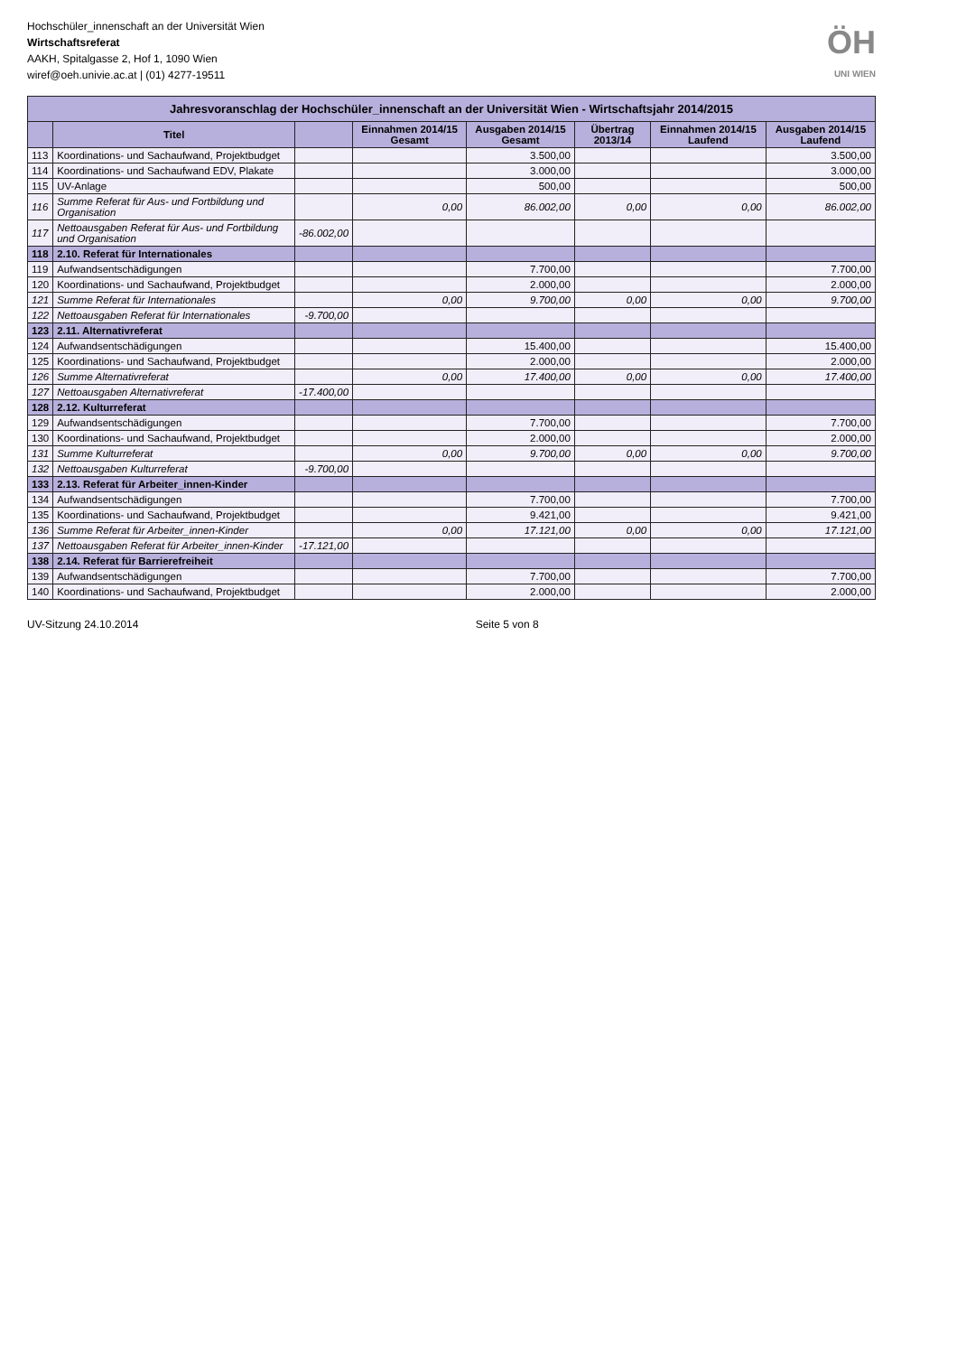Hochschüler_innenschaft an der Universität Wien
Wirtschaftsreferat
AAKH, Spitalgasse 2, Hof 1, 1090 Wien
wiref@oeh.univie.ac.at | (01) 4277-19511
ÖH
UNI WIEN
| Jahresvoranschlag der Hochschüler_innenschaft an der Universität Wien - Wirtschaftsjahr 2014/2015 | | | | | | | |
| --- | --- | --- | --- | --- | --- | --- | --- |
| | Titel | | Einnahmen 2014/15 Gesamt | Ausgaben 2014/15 Gesamt | Übertrag 2013/14 | Einnahmen 2014/15 Laufend | Ausgaben 2014/15 Laufend |
| 113 | Koordinations- und Sachaufwand, Projektbudget | | | 3.500,00 | | | 3.500,00 |
| 114 | Koordinations- und Sachaufwand EDV, Plakate | | | 3.000,00 | | | 3.000,00 |
| 115 | UV-Anlage | | | 500,00 | | | 500,00 |
| 116 | Summe Referat für Aus- und Fortbildung und Organisation | | 0,00 | 86.002,00 | 0,00 | 0,00 | 86.002,00 |
| 117 | Nettoausgaben Referat für Aus- und Fortbildung und Organisation | -86.002,00 | | | | | |
| 118 | 2.10. Referat für Internationales | | | | | | |
| 119 | Aufwandsentschädigungen | | | 7.700,00 | | | 7.700,00 |
| 120 | Koordinations- und Sachaufwand, Projektbudget | | | 2.000,00 | | | 2.000,00 |
| 121 | Summe Referat für Internationales | | 0,00 | 9.700,00 | 0,00 | 0,00 | 9.700,00 |
| 122 | Nettoausgaben Referat für Internationales | -9.700,00 | | | | | |
| 123 | 2.11. Alternativreferat | | | | | | |
| 124 | Aufwandsentschädigungen | | | 15.400,00 | | | 15.400,00 |
| 125 | Koordinations- und Sachaufwand, Projektbudget | | | 2.000,00 | | | 2.000,00 |
| 126 | Summe Alternativreferat | | 0,00 | 17.400,00 | 0,00 | 0,00 | 17.400,00 |
| 127 | Nettoausgaben Alternativreferat | -17.400,00 | | | | | |
| 128 | 2.12. Kulturreferat | | | | | | |
| 129 | Aufwandsentschädigungen | | | 7.700,00 | | | 7.700,00 |
| 130 | Koordinations- und Sachaufwand, Projektbudget | | | 2.000,00 | | | 2.000,00 |
| 131 | Summe Kulturreferat | | 0,00 | 9.700,00 | 0,00 | 0,00 | 9.700,00 |
| 132 | Nettoausgaben Kulturreferat | -9.700,00 | | | | | |
| 133 | 2.13. Referat für Arbeiter_innen-Kinder | | | | | | |
| 134 | Aufwandsentschädigungen | | | 7.700,00 | | | 7.700,00 |
| 135 | Koordinations- und Sachaufwand, Projektbudget | | | 9.421,00 | | | 9.421,00 |
| 136 | Summe Referat für Arbeiter_innen-Kinder | | 0,00 | 17.121,00 | 0,00 | 0,00 | 17.121,00 |
| 137 | Nettoausgaben Referat für Arbeiter_innen-Kinder | -17.121,00 | | | | | |
| 138 | 2.14. Referat für Barrierefreiheit | | | | | | |
| 139 | Aufwandsentschädigungen | | | 7.700,00 | | | 7.700,00 |
| 140 | Koordinations- und Sachaufwand, Projektbudget | | | 2.000,00 | | | 2.000,00 |
UV-Sitzung 24.10.2014 Seite 5 von 8